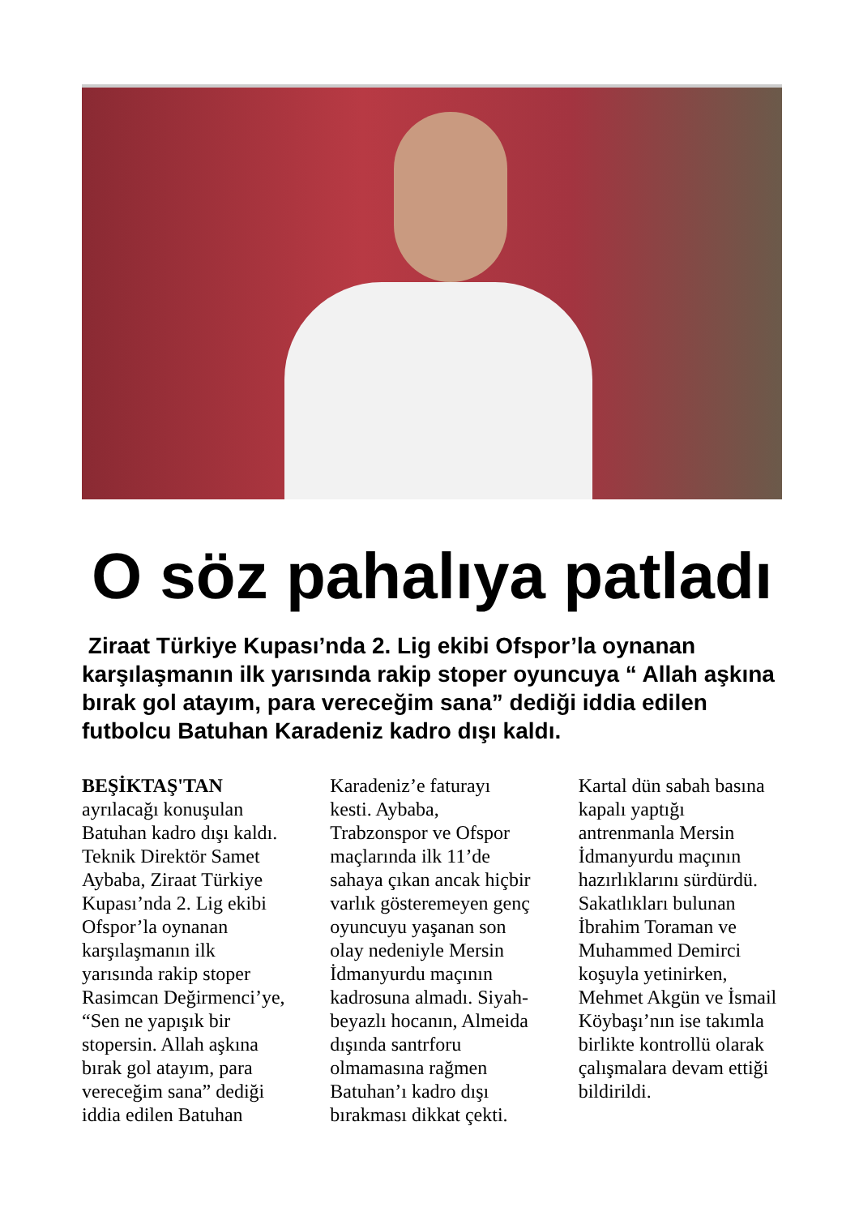O söz pahalıya patladı
Ziraat Türkiye Kupası’nda 2. Lig ekibi Ofspor’la oynanan karşılaşmanın ilk yarısında rakip stoper oyuncuya “ Allah aşkına bırak gol atayım, para vereceğim sana” dediği iddia edilen futbolcu Batuhan Karadeniz kadro dışı kaldı.
BEŞİKTAŞ'TAN ayrılacağı konuşulan Batuhan kadro dışı kaldı. Teknik Direktör Samet Aybaba, Ziraat Türkiye Kupası’nda 2. Lig ekibi Ofspor’la oynanan karşılaşmanın ilk yarısında rakip stoper Rasimcan Değirmenci’ye, “Sen ne yapışık bir stopersin. Allah aşkına bırak gol atayım, para vereceğim sana” dediği iddia edilen Batuhan Karadeniz’e faturayı kesti. Aybaba, Trabzonspor ve Ofspor maçlarında ilk 11’de sahaya çıkan ancak hiçbir varlık gösteremeyen genç oyuncuyu yaşanan son olay nedeniyle Mersin İdmanyurdu maçının kadrosuna almadı. Siyah-beyazlı hocanın, Almeida dışında santrforu olmamasına rağmen Batuhan’ı kadro dışı bırakması dikkat çekti. Kartal dün sabah basına kapalı yaptığı antrenmanla Mersin İdmanyurdu maçının hazırlıklarını sürdürdü. Sakatlıkları bulunan İbrahim Toraman ve Muhammed Demirci koşuyla yetinirken, Mehmet Akgün ve İsmail Köybaşı’nın ise takımla birlikte kontrollü olarak çalışmalara devam ettiği bildirildi.